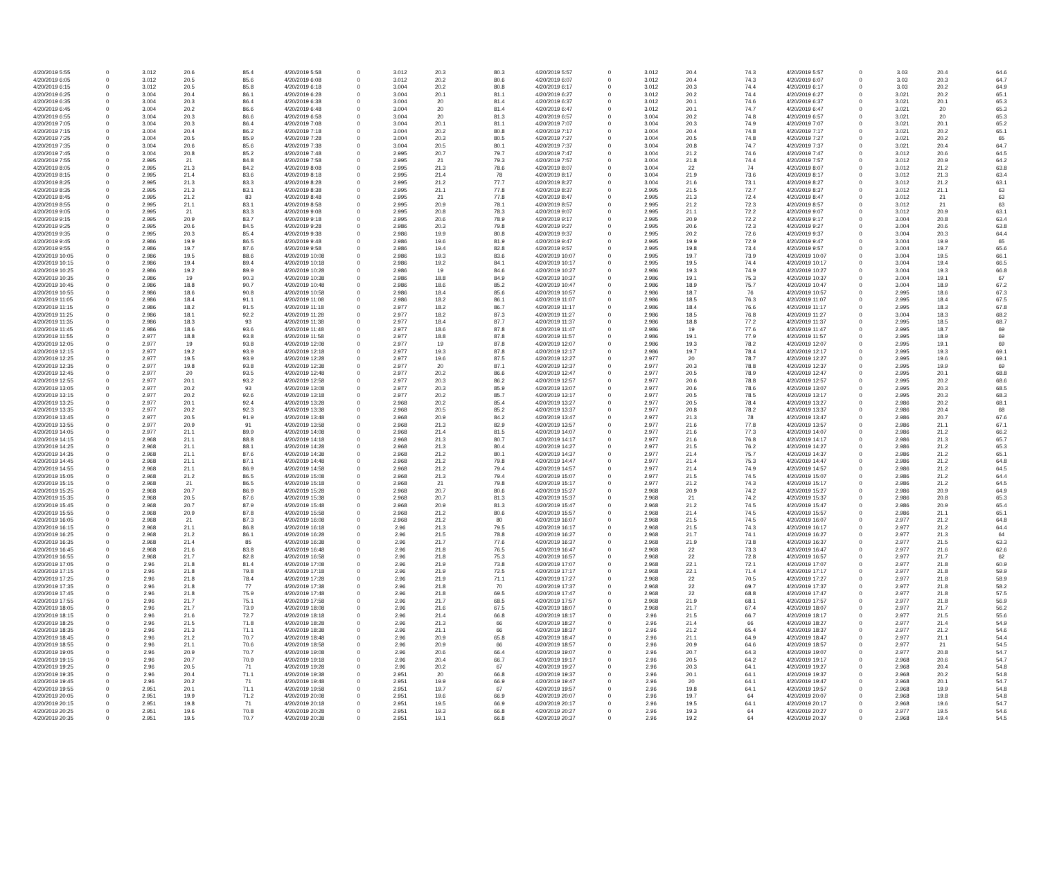| 4/20/2019 5:55 | 0 | 3.012 | 20.6 | 85.4 | 4/20/2019 5:58 | 0 | 3.012 | 20.3 | 80.3 | 4/20/2019 5:57 | 0 | 3.012 | 20.4 | 74.3 | 4/20/2019 5:57 | 0 | 3.03 | 20.4 | 64.6 |
| 4/20/2019 6:05 | 0 | 3.012 | 20.5 | 85.6 | 4/20/2019 6:08 | 0 | 3.012 | 20.2 | 80.6 | 4/20/2019 6:07 | 0 | 3.012 | 20.4 | 74.3 | 4/20/2019 6:07 | 0 | 3.03 | 20.3 | 64.7 |
| 4/20/2019 6:15 | 0 | 3.012 | 20.5 | 85.8 | 4/20/2019 6:18 | 0 | 3.004 | 20.2 | 80.8 | 4/20/2019 6:17 | 0 | 3.012 | 20.3 | 74.4 | 4/20/2019 6:17 | 0 | 3.03 | 20.2 | 64.9 |
| 4/20/2019 6:25 | 0 | 3.004 | 20.4 | 86.1 | 4/20/2019 6:28 | 0 | 3.004 | 20.1 | 81.1 | 4/20/2019 6:27 | 0 | 3.012 | 20.2 | 74.4 | 4/20/2019 6:27 | 0 | 3.021 | 20.2 | 65.1 |
| 4/20/2019 6:35 | 0 | 3.004 | 20.3 | 86.4 | 4/20/2019 6:38 | 0 | 3.004 | 20 | 81.4 | 4/20/2019 6:37 | 0 | 3.012 | 20.1 | 74.6 | 4/20/2019 6:37 | 0 | 3.021 | 20.1 | 65.3 |
| 4/20/2019 6:45 | 0 | 3.004 | 20.2 | 86.6 | 4/20/2019 6:48 | 0 | 3.004 | 20 | 81.4 | 4/20/2019 6:47 | 0 | 3.012 | 20.1 | 74.7 | 4/20/2019 6:47 | 0 | 3.021 | 20 | 65.3 |
| 4/20/2019 6:55 | 0 | 3.004 | 20.3 | 86.6 | 4/20/2019 6:58 | 0 | 3.004 | 20 | 81.3 | 4/20/2019 6:57 | 0 | 3.004 | 20.2 | 74.8 | 4/20/2019 6:57 | 0 | 3.021 | 20 | 65.3 |
| 4/20/2019 7:05 | 0 | 3.004 | 20.3 | 86.4 | 4/20/2019 7:08 | 0 | 3.004 | 20.1 | 81.1 | 4/20/2019 7:07 | 0 | 3.004 | 20.3 | 74.9 | 4/20/2019 7:07 | 0 | 3.021 | 20.1 | 65.2 |
| 4/20/2019 7:15 | 0 | 3.004 | 20.4 | 86.2 | 4/20/2019 7:18 | 0 | 3.004 | 20.2 | 80.8 | 4/20/2019 7:17 | 0 | 3.004 | 20.4 | 74.8 | 4/20/2019 7:17 | 0 | 3.021 | 20.2 | 65.1 |
| 4/20/2019 7:25 | 0 | 3.004 | 20.5 | 85.9 | 4/20/2019 7:28 | 0 | 3.004 | 20.3 | 80.5 | 4/20/2019 7:27 | 0 | 3.004 | 20.5 | 74.8 | 4/20/2019 7:27 | 0 | 3.021 | 20.2 | 65 |
| 4/20/2019 7:35 | 0 | 3.004 | 20.6 | 85.6 | 4/20/2019 7:38 | 0 | 3.004 | 20.5 | 80.1 | 4/20/2019 7:37 | 0 | 3.004 | 20.8 | 74.7 | 4/20/2019 7:37 | 0 | 3.021 | 20.4 | 64.7 |
| 4/20/2019 7:45 | 0 | 3.004 | 20.8 | 85.2 | 4/20/2019 7:48 | 0 | 2.995 | 20.7 | 79.7 | 4/20/2019 7:47 | 0 | 3.004 | 21.2 | 74.6 | 4/20/2019 7:47 | 0 | 3.012 | 20.6 | 64.5 |
| 4/20/2019 7:55 | 0 | 2.995 | 21 | 84.8 | 4/20/2019 7:58 | 0 | 2.995 | 21 | 79.3 | 4/20/2019 7:57 | 0 | 3.004 | 21.8 | 74.4 | 4/20/2019 7:57 | 0 | 3.012 | 20.9 | 64.2 |
| 4/20/2019 8:05 | 0 | 2.995 | 21.3 | 84.2 | 4/20/2019 8:08 | 0 | 2.995 | 21.3 | 78.6 | 4/20/2019 8:07 | 0 | 3.004 | 22 | 74 | 4/20/2019 8:07 | 0 | 3.012 | 21.2 | 63.8 |
| 4/20/2019 8:15 | 0 | 2.995 | 21.4 | 83.6 | 4/20/2019 8:18 | 0 | 2.995 | 21.4 | 78 | 4/20/2019 8:17 | 0 | 3.004 | 21.9 | 73.6 | 4/20/2019 8:17 | 0 | 3.012 | 21.3 | 63.4 |
| 4/20/2019 8:25 | 0 | 2.995 | 21.3 | 83.3 | 4/20/2019 8:28 | 0 | 2.995 | 21.2 | 77.7 | 4/20/2019 8:27 | 0 | 3.004 | 21.6 | 73.1 | 4/20/2019 8:27 | 0 | 3.012 | 21.2 | 63.1 |
| 4/20/2019 8:35 | 0 | 2.995 | 21.3 | 83.1 | 4/20/2019 8:38 | 0 | 2.995 | 21.1 | 77.8 | 4/20/2019 8:37 | 0 | 2.995 | 21.5 | 72.7 | 4/20/2019 8:37 | 0 | 3.012 | 21.1 | 63 |
| 4/20/2019 8:45 | 0 | 2.995 | 21.2 | 83 | 4/20/2019 8:48 | 0 | 2.995 | 21 | 77.8 | 4/20/2019 8:47 | 0 | 2.995 | 21.3 | 72.4 | 4/20/2019 8:47 | 0 | 3.012 | 21 | 63 |
| 4/20/2019 8:55 | 0 | 2.995 | 21.1 | 83.1 | 4/20/2019 8:58 | 0 | 2.995 | 20.9 | 78.1 | 4/20/2019 8:57 | 0 | 2.995 | 21.2 | 72.3 | 4/20/2019 8:57 | 0 | 3.012 | 21 | 63 |
| 4/20/2019 9:05 | 0 | 2.995 | 21 | 83.3 | 4/20/2019 9:08 | 0 | 2.995 | 20.8 | 78.3 | 4/20/2019 9:07 | 0 | 2.995 | 21.1 | 72.2 | 4/20/2019 9:07 | 0 | 3.012 | 20.9 | 63.1 |
| 4/20/2019 9:15 | 0 | 2.995 | 20.9 | 83.7 | 4/20/2019 9:18 | 0 | 2.995 | 20.6 | 78.9 | 4/20/2019 9:17 | 0 | 2.995 | 20.9 | 72.2 | 4/20/2019 9:17 | 0 | 3.004 | 20.8 | 63.4 |
| 4/20/2019 9:25 | 0 | 2.995 | 20.6 | 84.5 | 4/20/2019 9:28 | 0 | 2.986 | 20.3 | 79.8 | 4/20/2019 9:27 | 0 | 2.995 | 20.6 | 72.3 | 4/20/2019 9:27 | 0 | 3.004 | 20.6 | 63.8 |
| 4/20/2019 9:35 | 0 | 2.995 | 20.3 | 85.4 | 4/20/2019 9:38 | 0 | 2.986 | 19.9 | 80.8 | 4/20/2019 9:37 | 0 | 2.995 | 20.2 | 72.6 | 4/20/2019 9:37 | 0 | 3.004 | 20.3 | 64.4 |
| 4/20/2019 9:45 | 0 | 2.986 | 19.9 | 86.5 | 4/20/2019 9:48 | 0 | 2.986 | 19.6 | 81.9 | 4/20/2019 9:47 | 0 | 2.995 | 19.9 | 72.9 | 4/20/2019 9:47 | 0 | 3.004 | 19.9 | 65 |
| 4/20/2019 9:55 | 0 | 2.986 | 19.7 | 87.6 | 4/20/2019 9:58 | 0 | 2.986 | 19.4 | 82.8 | 4/20/2019 9:57 | 0 | 2.995 | 19.8 | 73.4 | 4/20/2019 9:57 | 0 | 3.004 | 19.7 | 65.6 |
| 4/20/2019 10:05 | 0 | 2.986 | 19.5 | 88.6 | 4/20/2019 10:08 | 0 | 2.986 | 19.3 | 83.6 | 4/20/2019 10:07 | 0 | 2.995 | 19.7 | 73.9 | 4/20/2019 10:07 | 0 | 3.004 | 19.5 | 66.1 |
| 4/20/2019 10:15 | 0 | 2.986 | 19.4 | 89.4 | 4/20/2019 10:18 | 0 | 2.986 | 19.2 | 84.1 | 4/20/2019 10:17 | 0 | 2.995 | 19.5 | 74.4 | 4/20/2019 10:17 | 0 | 3.004 | 19.4 | 66.5 |
| 4/20/2019 10:25 | 0 | 2.986 | 19.2 | 89.9 | 4/20/2019 10:28 | 0 | 2.986 | 19 | 84.6 | 4/20/2019 10:27 | 0 | 2.986 | 19.3 | 74.9 | 4/20/2019 10:27 | 0 | 3.004 | 19.3 | 66.8 |
| 4/20/2019 10:35 | 0 | 2.986 | 19 | 90.3 | 4/20/2019 10:38 | 0 | 2.986 | 18.8 | 84.9 | 4/20/2019 10:37 | 0 | 2.986 | 19.1 | 75.3 | 4/20/2019 10:37 | 0 | 3.004 | 19.1 | 67 |
| 4/20/2019 10:45 | 0 | 2.986 | 18.8 | 90.7 | 4/20/2019 10:48 | 0 | 2.986 | 18.6 | 85.2 | 4/20/2019 10:47 | 0 | 2.986 | 18.9 | 75.7 | 4/20/2019 10:47 | 0 | 3.004 | 18.9 | 67.2 |
| 4/20/2019 10:55 | 0 | 2.986 | 18.6 | 90.8 | 4/20/2019 10:58 | 0 | 2.986 | 18.4 | 85.6 | 4/20/2019 10:57 | 0 | 2.986 | 18.7 | 76 | 4/20/2019 10:57 | 0 | 2.995 | 18.6 | 67.3 |
| 4/20/2019 11:05 | 0 | 2.986 | 18.4 | 91.1 | 4/20/2019 11:08 | 0 | 2.986 | 18.2 | 86.1 | 4/20/2019 11:07 | 0 | 2.986 | 18.5 | 76.3 | 4/20/2019 11:07 | 0 | 2.995 | 18.4 | 67.5 |
| 4/20/2019 11:15 | 0 | 2.986 | 18.2 | 91.5 | 4/20/2019 11:18 | 0 | 2.977 | 18.2 | 86.7 | 4/20/2019 11:17 | 0 | 2.986 | 18.4 | 76.6 | 4/20/2019 11:17 | 0 | 2.995 | 18.3 | 67.8 |
| 4/20/2019 11:25 | 0 | 2.986 | 18.1 | 92.2 | 4/20/2019 11:28 | 0 | 2.977 | 18.2 | 87.3 | 4/20/2019 11:27 | 0 | 2.986 | 18.5 | 76.8 | 4/20/2019 11:27 | 0 | 3.004 | 18.3 | 68.2 |
| 4/20/2019 11:35 | 0 | 2.986 | 18.3 | 93 | 4/20/2019 11:38 | 0 | 2.977 | 18.4 | 87.7 | 4/20/2019 11:37 | 0 | 2.986 | 18.8 | 77.2 | 4/20/2019 11:37 | 0 | 2.995 | 18.5 | 68.7 |
| 4/20/2019 11:45 | 0 | 2.986 | 18.6 | 93.6 | 4/20/2019 11:48 | 0 | 2.977 | 18.6 | 87.8 | 4/20/2019 11:47 | 0 | 2.986 | 19 | 77.6 | 4/20/2019 11:47 | 0 | 2.995 | 18.7 | 69 |
| 4/20/2019 11:55 | 0 | 2.977 | 18.8 | 93.8 | 4/20/2019 11:58 | 0 | 2.977 | 18.8 | 87.8 | 4/20/2019 11:57 | 0 | 2.986 | 19.1 | 77.9 | 4/20/2019 11:57 | 0 | 2.995 | 18.9 | 69 |
| 4/20/2019 12:05 | 0 | 2.977 | 19 | 93.8 | 4/20/2019 12:08 | 0 | 2.977 | 19 | 87.8 | 4/20/2019 12:07 | 0 | 2.986 | 19.3 | 78.2 | 4/20/2019 12:07 | 0 | 2.995 | 19.1 | 69 |
| 4/20/2019 12:15 | 0 | 2.977 | 19.2 | 93.9 | 4/20/2019 12:18 | 0 | 2.977 | 19.3 | 87.8 | 4/20/2019 12:17 | 0 | 2.986 | 19.7 | 78.4 | 4/20/2019 12:17 | 0 | 2.995 | 19.3 | 69.1 |
| 4/20/2019 12:25 | 0 | 2.977 | 19.5 | 93.9 | 4/20/2019 12:28 | 0 | 2.977 | 19.6 | 87.5 | 4/20/2019 12:27 | 0 | 2.977 | 20 | 78.7 | 4/20/2019 12:27 | 0 | 2.995 | 19.6 | 69.1 |
| 4/20/2019 12:35 | 0 | 2.977 | 19.8 | 93.8 | 4/20/2019 12:38 | 0 | 2.977 | 20 | 87.1 | 4/20/2019 12:37 | 0 | 2.977 | 20.3 | 78.8 | 4/20/2019 12:37 | 0 | 2.995 | 19.9 | 69 |
| 4/20/2019 12:45 | 0 | 2.977 | 20 | 93.5 | 4/20/2019 12:48 | 0 | 2.977 | 20.2 | 86.6 | 4/20/2019 12:47 | 0 | 2.977 | 20.5 | 78.9 | 4/20/2019 12:47 | 0 | 2.995 | 20.1 | 68.8 |
| 4/20/2019 12:55 | 0 | 2.977 | 20.1 | 93.2 | 4/20/2019 12:58 | 0 | 2.977 | 20.3 | 86.2 | 4/20/2019 12:57 | 0 | 2.977 | 20.6 | 78.8 | 4/20/2019 12:57 | 0 | 2.995 | 20.2 | 68.6 |
| 4/20/2019 13:05 | 0 | 2.977 | 20.2 | 93 | 4/20/2019 13:08 | 0 | 2.977 | 20.3 | 85.9 | 4/20/2019 13:07 | 0 | 2.977 | 20.6 | 78.6 | 4/20/2019 13:07 | 0 | 2.995 | 20.3 | 68.5 |
| 4/20/2019 13:15 | 0 | 2.977 | 20.2 | 92.6 | 4/20/2019 13:18 | 0 | 2.977 | 20.2 | 85.7 | 4/20/2019 13:17 | 0 | 2.977 | 20.5 | 78.5 | 4/20/2019 13:17 | 0 | 2.995 | 20.3 | 68.3 |
| 4/20/2019 13:25 | 0 | 2.977 | 20.1 | 92.4 | 4/20/2019 13:28 | 0 | 2.968 | 20.2 | 85.4 | 4/20/2019 13:27 | 0 | 2.977 | 20.5 | 78.4 | 4/20/2019 13:27 | 0 | 2.986 | 20.2 | 68.1 |
| 4/20/2019 13:35 | 0 | 2.977 | 20.2 | 92.3 | 4/20/2019 13:38 | 0 | 2.968 | 20.5 | 85.2 | 4/20/2019 13:37 | 0 | 2.977 | 20.8 | 78.2 | 4/20/2019 13:37 | 0 | 2.986 | 20.4 | 68 |
| 4/20/2019 13:45 | 0 | 2.977 | 20.5 | 91.9 | 4/20/2019 13:48 | 0 | 2.968 | 20.9 | 84.2 | 4/20/2019 13:47 | 0 | 2.977 | 21.3 | 78 | 4/20/2019 13:47 | 0 | 2.986 | 20.7 | 67.6 |
| 4/20/2019 13:55 | 0 | 2.977 | 20.9 | 91 | 4/20/2019 13:58 | 0 | 2.968 | 21.3 | 82.9 | 4/20/2019 13:57 | 0 | 2.977 | 21.6 | 77.8 | 4/20/2019 13:57 | 0 | 2.986 | 21.1 | 67.1 |
| 4/20/2019 14:05 | 0 | 2.977 | 21.1 | 89.9 | 4/20/2019 14:08 | 0 | 2.968 | 21.4 | 81.5 | 4/20/2019 14:07 | 0 | 2.977 | 21.6 | 77.3 | 4/20/2019 14:07 | 0 | 2.986 | 21.2 | 66.2 |
| 4/20/2019 14:15 | 0 | 2.968 | 21.1 | 88.8 | 4/20/2019 14:18 | 0 | 2.968 | 21.3 | 80.7 | 4/20/2019 14:17 | 0 | 2.977 | 21.6 | 76.8 | 4/20/2019 14:17 | 0 | 2.986 | 21.3 | 65.7 |
| 4/20/2019 14:25 | 0 | 2.968 | 21.1 | 88.1 | 4/20/2019 14:28 | 0 | 2.968 | 21.3 | 80.4 | 4/20/2019 14:27 | 0 | 2.977 | 21.5 | 76.2 | 4/20/2019 14:27 | 0 | 2.986 | 21.2 | 65.3 |
| 4/20/2019 14:35 | 0 | 2.968 | 21.1 | 87.6 | 4/20/2019 14:38 | 0 | 2.968 | 21.2 | 80.1 | 4/20/2019 14:37 | 0 | 2.977 | 21.4 | 75.7 | 4/20/2019 14:37 | 0 | 2.986 | 21.2 | 65.1 |
| 4/20/2019 14:45 | 0 | 2.968 | 21.1 | 87.1 | 4/20/2019 14:48 | 0 | 2.968 | 21.2 | 79.8 | 4/20/2019 14:47 | 0 | 2.977 | 21.4 | 75.3 | 4/20/2019 14:47 | 0 | 2.986 | 21.2 | 64.8 |
| 4/20/2019 14:55 | 0 | 2.968 | 21.1 | 86.9 | 4/20/2019 14:58 | 0 | 2.968 | 21.2 | 79.4 | 4/20/2019 14:57 | 0 | 2.977 | 21.4 | 74.9 | 4/20/2019 14:57 | 0 | 2.986 | 21.2 | 64.5 |
| 4/20/2019 15:05 | 0 | 2.968 | 21.2 | 86.5 | 4/20/2019 15:08 | 0 | 2.968 | 21.3 | 79.4 | 4/20/2019 15:07 | 0 | 2.977 | 21.5 | 74.5 | 4/20/2019 15:07 | 0 | 2.986 | 21.2 | 64.4 |
| 4/20/2019 15:15 | 0 | 2.968 | 21 | 86.5 | 4/20/2019 15:18 | 0 | 2.968 | 21 | 79.8 | 4/20/2019 15:17 | 0 | 2.977 | 21.2 | 74.3 | 4/20/2019 15:17 | 0 | 2.986 | 21.2 | 64.5 |
| 4/20/2019 15:25 | 0 | 2.968 | 20.7 | 86.9 | 4/20/2019 15:28 | 0 | 2.968 | 20.7 | 80.6 | 4/20/2019 15:27 | 0 | 2.968 | 20.9 | 74.2 | 4/20/2019 15:27 | 0 | 2.986 | 20.9 | 64.9 |
| 4/20/2019 15:35 | 0 | 2.968 | 20.5 | 87.6 | 4/20/2019 15:38 | 0 | 2.968 | 20.7 | 81.3 | 4/20/2019 15:37 | 0 | 2.968 | 21 | 74.2 | 4/20/2019 15:37 | 0 | 2.986 | 20.8 | 65.3 |
| 4/20/2019 15:45 | 0 | 2.968 | 20.7 | 87.9 | 4/20/2019 15:48 | 0 | 2.968 | 20.9 | 81.3 | 4/20/2019 15:47 | 0 | 2.968 | 21.2 | 74.5 | 4/20/2019 15:47 | 0 | 2.986 | 20.9 | 65.4 |
| 4/20/2019 15:55 | 0 | 2.968 | 20.9 | 87.8 | 4/20/2019 15:58 | 0 | 2.968 | 21.2 | 80.6 | 4/20/2019 15:57 | 0 | 2.968 | 21.4 | 74.5 | 4/20/2019 15:57 | 0 | 2.986 | 21.1 | 65.1 |
| 4/20/2019 16:05 | 0 | 2.968 | 21 | 87.3 | 4/20/2019 16:08 | 0 | 2.968 | 21.2 | 80 | 4/20/2019 16:07 | 0 | 2.968 | 21.5 | 74.5 | 4/20/2019 16:07 | 0 | 2.977 | 21.2 | 64.8 |
| 4/20/2019 16:15 | 0 | 2.968 | 21.1 | 86.8 | 4/20/2019 16:18 | 0 | 2.96 | 21.3 | 79.5 | 4/20/2019 16:17 | 0 | 2.968 | 21.5 | 74.3 | 4/20/2019 16:17 | 0 | 2.977 | 21.2 | 64.4 |
| 4/20/2019 16:25 | 0 | 2.968 | 21.2 | 86.1 | 4/20/2019 16:28 | 0 | 2.96 | 21.5 | 78.8 | 4/20/2019 16:27 | 0 | 2.968 | 21.7 | 74.1 | 4/20/2019 16:27 | 0 | 2.977 | 21.3 | 64 |
| 4/20/2019 16:35 | 0 | 2.968 | 21.4 | 85 | 4/20/2019 16:38 | 0 | 2.96 | 21.7 | 77.6 | 4/20/2019 16:37 | 0 | 2.968 | 21.9 | 73.8 | 4/20/2019 16:37 | 0 | 2.977 | 21.5 | 63.3 |
| 4/20/2019 16:45 | 0 | 2.968 | 21.6 | 83.8 | 4/20/2019 16:48 | 0 | 2.96 | 21.8 | 76.5 | 4/20/2019 16:47 | 0 | 2.968 | 22 | 73.3 | 4/20/2019 16:47 | 0 | 2.977 | 21.6 | 62.6 |
| 4/20/2019 16:55 | 0 | 2.968 | 21.7 | 82.8 | 4/20/2019 16:58 | 0 | 2.96 | 21.8 | 75.3 | 4/20/2019 16:57 | 0 | 2.968 | 22 | 72.8 | 4/20/2019 16:57 | 0 | 2.977 | 21.7 | 62 |
| 4/20/2019 17:05 | 0 | 2.96 | 21.8 | 81.4 | 4/20/2019 17:08 | 0 | 2.96 | 21.9 | 73.8 | 4/20/2019 17:07 | 0 | 2.968 | 22.1 | 72.1 | 4/20/2019 17:07 | 0 | 2.977 | 21.8 | 60.9 |
| 4/20/2019 17:15 | 0 | 2.96 | 21.8 | 79.8 | 4/20/2019 17:18 | 0 | 2.96 | 21.9 | 72.5 | 4/20/2019 17:17 | 0 | 2.968 | 22.1 | 71.4 | 4/20/2019 17:17 | 0 | 2.977 | 21.8 | 59.9 |
| 4/20/2019 17:25 | 0 | 2.96 | 21.8 | 78.4 | 4/20/2019 17:28 | 0 | 2.96 | 21.9 | 71.1 | 4/20/2019 17:27 | 0 | 2.968 | 22 | 70.5 | 4/20/2019 17:27 | 0 | 2.977 | 21.8 | 58.9 |
| 4/20/2019 17:35 | 0 | 2.96 | 21.8 | 77 | 4/20/2019 17:38 | 0 | 2.96 | 21.8 | 70 | 4/20/2019 17:37 | 0 | 2.968 | 22 | 69.7 | 4/20/2019 17:37 | 0 | 2.977 | 21.8 | 58.2 |
| 4/20/2019 17:45 | 0 | 2.96 | 21.8 | 75.9 | 4/20/2019 17:48 | 0 | 2.96 | 21.8 | 69.5 | 4/20/2019 17:47 | 0 | 2.968 | 22 | 68.8 | 4/20/2019 17:47 | 0 | 2.977 | 21.8 | 57.5 |
| 4/20/2019 17:55 | 0 | 2.96 | 21.7 | 75.1 | 4/20/2019 17:58 | 0 | 2.96 | 21.7 | 68.5 | 4/20/2019 17:57 | 0 | 2.968 | 21.9 | 68.1 | 4/20/2019 17:57 | 0 | 2.977 | 21.8 | 56.9 |
| 4/20/2019 18:05 | 0 | 2.96 | 21.7 | 73.9 | 4/20/2019 18:08 | 0 | 2.96 | 21.6 | 67.5 | 4/20/2019 18:07 | 0 | 2.968 | 21.7 | 67.4 | 4/20/2019 18:07 | 0 | 2.977 | 21.7 | 56.2 |
| 4/20/2019 18:15 | 0 | 2.96 | 21.6 | 72.7 | 4/20/2019 18:18 | 0 | 2.96 | 21.4 | 66.8 | 4/20/2019 18:17 | 0 | 2.96 | 21.5 | 66.7 | 4/20/2019 18:17 | 0 | 2.977 | 21.5 | 55.6 |
| 4/20/2019 18:25 | 0 | 2.96 | 21.5 | 71.8 | 4/20/2019 18:28 | 0 | 2.96 | 21.3 | 66 | 4/20/2019 18:27 | 0 | 2.96 | 21.4 | 66 | 4/20/2019 18:27 | 0 | 2.977 | 21.4 | 54.9 |
| 4/20/2019 18:35 | 0 | 2.96 | 21.3 | 71.1 | 4/20/2019 18:38 | 0 | 2.96 | 21.1 | 66 | 4/20/2019 18:37 | 0 | 2.96 | 21.2 | 65.4 | 4/20/2019 18:37 | 0 | 2.977 | 21.2 | 54.6 |
| 4/20/2019 18:45 | 0 | 2.96 | 21.2 | 70.7 | 4/20/2019 18:48 | 0 | 2.96 | 20.9 | 65.8 | 4/20/2019 18:47 | 0 | 2.96 | 21.1 | 64.9 | 4/20/2019 18:47 | 0 | 2.977 | 21.1 | 54.4 |
| 4/20/2019 18:55 | 0 | 2.96 | 21.1 | 70.6 | 4/20/2019 18:58 | 0 | 2.96 | 20.9 | 66 | 4/20/2019 18:57 | 0 | 2.96 | 20.9 | 64.6 | 4/20/2019 18:57 | 0 | 2.977 | 21 | 54.5 |
| 4/20/2019 19:05 | 0 | 2.96 | 20.9 | 70.7 | 4/20/2019 19:08 | 0 | 2.96 | 20.6 | 66.4 | 4/20/2019 19:07 | 0 | 2.96 | 20.7 | 64.3 | 4/20/2019 19:07 | 0 | 2.977 | 20.8 | 54.7 |
| 4/20/2019 19:15 | 0 | 2.96 | 20.7 | 70.9 | 4/20/2019 19:18 | 0 | 2.96 | 20.4 | 66.7 | 4/20/2019 19:17 | 0 | 2.96 | 20.5 | 64.2 | 4/20/2019 19:17 | 0 | 2.968 | 20.6 | 54.7 |
| 4/20/2019 19:25 | 0 | 2.96 | 20.5 | 71 | 4/20/2019 19:28 | 0 | 2.96 | 20.2 | 67 | 4/20/2019 19:27 | 0 | 2.96 | 20.3 | 64.1 | 4/20/2019 19:27 | 0 | 2.968 | 20.4 | 54.8 |
| 4/20/2019 19:35 | 0 | 2.96 | 20.4 | 71.1 | 4/20/2019 19:38 | 0 | 2.951 | 20 | 66.8 | 4/20/2019 19:37 | 0 | 2.96 | 20.1 | 64.1 | 4/20/2019 19:37 | 0 | 2.968 | 20.2 | 54.8 |
| 4/20/2019 19:45 | 0 | 2.96 | 20.2 | 71 | 4/20/2019 19:48 | 0 | 2.951 | 19.9 | 66.9 | 4/20/2019 19:47 | 0 | 2.96 | 20 | 64.1 | 4/20/2019 19:47 | 0 | 2.968 | 20.1 | 54.7 |
| 4/20/2019 19:55 | 0 | 2.951 | 20.1 | 71.1 | 4/20/2019 19:58 | 0 | 2.951 | 19.7 | 67 | 4/20/2019 19:57 | 0 | 2.96 | 19.8 | 64.1 | 4/20/2019 19:57 | 0 | 2.968 | 19.9 | 54.8 |
| 4/20/2019 20:05 | 0 | 2.951 | 19.9 | 71.2 | 4/20/2019 20:08 | 0 | 2.951 | 19.6 | 66.9 | 4/20/2019 20:07 | 0 | 2.96 | 19.7 | 64 | 4/20/2019 20:07 | 0 | 2.968 | 19.8 | 54.8 |
| 4/20/2019 20:15 | 0 | 2.951 | 19.8 | 71 | 4/20/2019 20:18 | 0 | 2.951 | 19.5 | 66.9 | 4/20/2019 20:17 | 0 | 2.96 | 19.5 | 64.1 | 4/20/2019 20:17 | 0 | 2.968 | 19.6 | 54.7 |
| 4/20/2019 20:25 | 0 | 2.951 | 19.6 | 70.8 | 4/20/2019 20:28 | 0 | 2.951 | 19.3 | 66.8 | 4/20/2019 20:27 | 0 | 2.96 | 19.3 | 64 | 4/20/2019 20:27 | 0 | 2.977 | 19.5 | 54.6 |
| 4/20/2019 20:35 | 0 | 2.951 | 19.5 | 70.7 | 4/20/2019 20:38 | 0 | 2.951 | 19.1 | 66.8 | 4/20/2019 20:37 | 0 | 2.96 | 19.2 | 64 | 4/20/2019 20:37 | 0 | 2.968 | 19.4 | 54.5 |